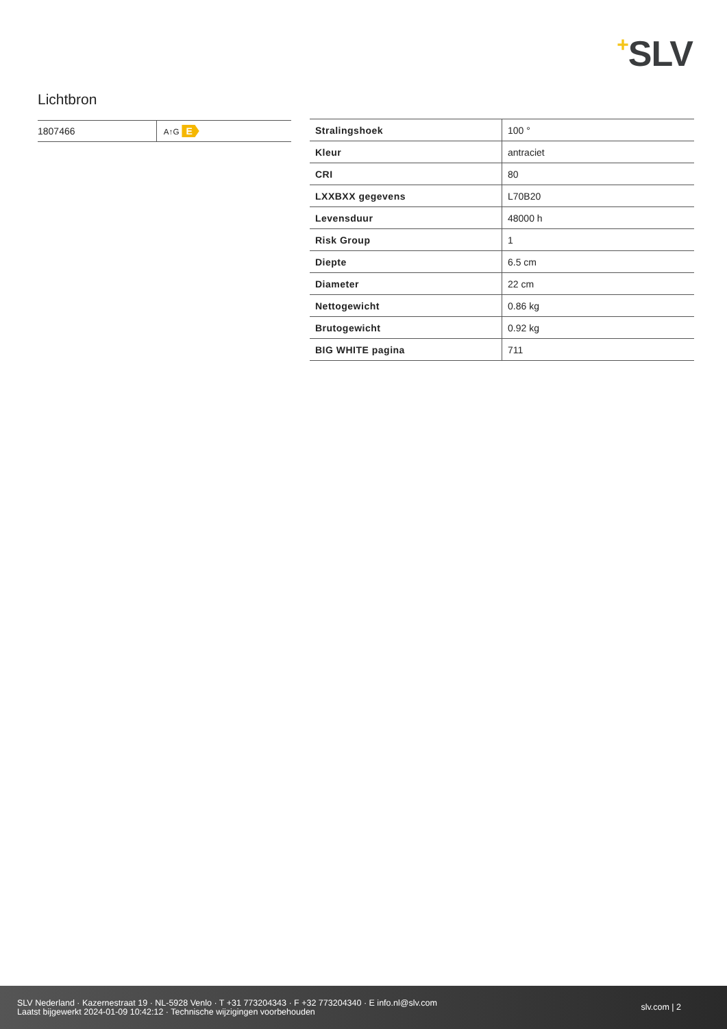+SLV
Lichtbron
| 1807466 | A↑G E |
| Stralingshoek | 100 ° |
| Kleur | antraciet |
| CRI | 80 |
| LXXBXX gegevens | L70B20 |
| Levensduur | 48000 h |
| Risk Group | 1 |
| Diepte | 6.5 cm |
| Diameter | 22 cm |
| Nettogewicht | 0.86 kg |
| Brutogewicht | 0.92 kg |
| BIG WHITE pagina | 711 |
SLV Nederland · Kazernestraat 19 · NL-5928 Venlo · T +31 773204343 · F +32 773204340 · E info.nl@slv.com
Laatst bijgewerkt 2024-01-09 10:42:12 · Technische wijzigingen voorbehouden
slv.com | 2